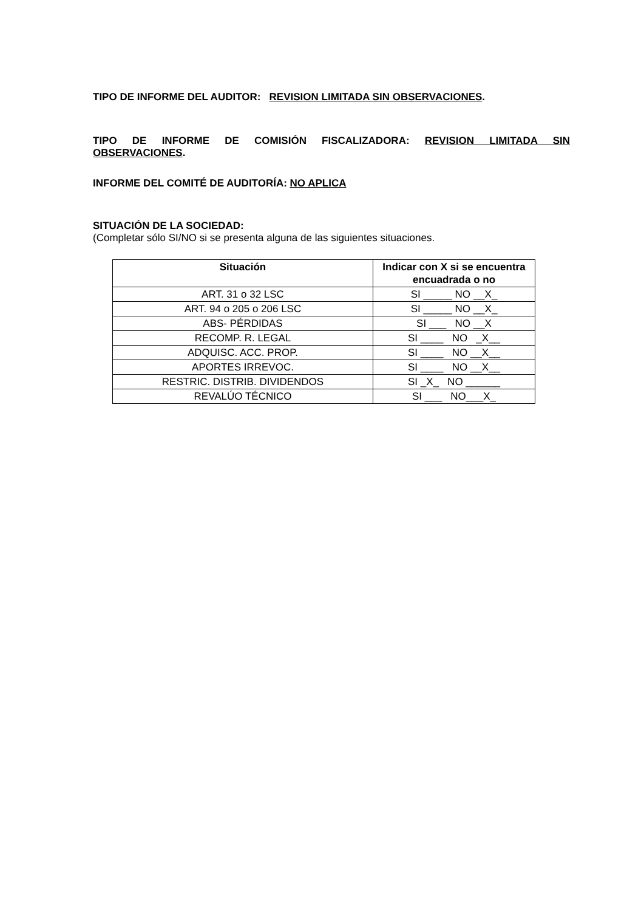TIPO DE INFORME DEL AUDITOR: REVISION LIMITADA SIN OBSERVACIONES.
TIPO DE INFORME DE COMISIÓN FISCALIZADORA: REVISION LIMITADA SIN OBSERVACIONES.
INFORME DEL COMITÉ DE AUDITORÍA: NO APLICA
SITUACIÓN DE LA SOCIEDAD:
(Completar sólo SI/NO si se presenta alguna de las siguientes situaciones.
| Situación | Indicar con X si se encuentra encuadrada o no |
| --- | --- |
| ART. 31 o 32 LSC | SI _____ NO __X_ |
| ART. 94 o 205 o 206 LSC | SI _____ NO __X_ |
| ABS- PÉRDIDAS | SI ___ NO __X |
| RECOMP. R. LEGAL | SI ____ NO _X__ |
| ADQUISC. ACC. PROP. | SI ____ NO __X__ |
| APORTES IRREVOC. | SI ____ NO __X__ |
| RESTRIC. DISTRIB. DIVIDENDOS | SI _X_ NO ______ |
| REVALÚO TÉCNICO | SI ___ NO___X_ |